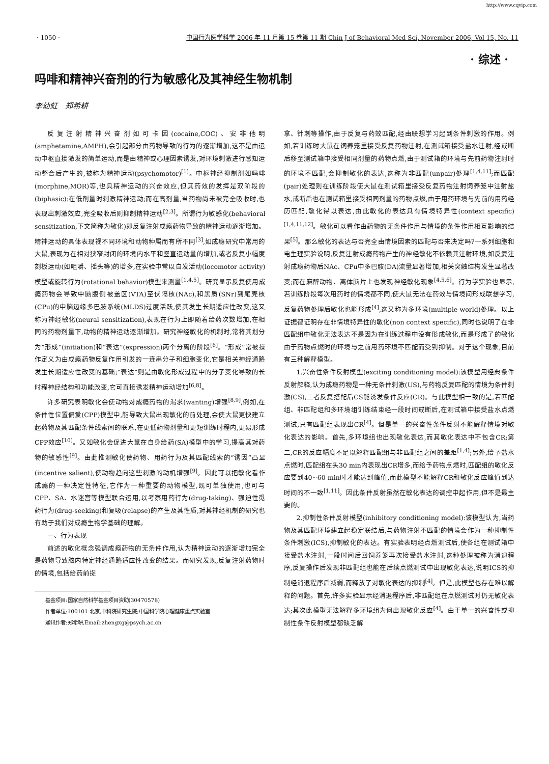http://www.cqvip.com
· 1050 · 中国行为医学科学 2006 年 11 月第 15 卷第 11 期 Chin J of Behavioral Med Sci, November 2006, Vol 15, No. 11
· 综述 ·
吗啡和精神兴奋剂的行为敏感化及其神经生物机制
李幼虹　郑希耕
反复注射精神兴奋剂如可卡因(cocaine,COC)、安非他明(amphetamine,AMPH),会引起部分由药物导致的行为的逐渐增加,这不是由运动中枢直接激发的简单运动,而是由精神或心理因素诱发,对环境刺激进行感知运动整合后产生的,被称为精神运动(psychomotor)<sup>[1]</sup>。中枢神经抑制剂如吗啡(morphine,MOR)等,也具精神运动的兴奋效应,但其药效的发挥是双阶段的(biphasic):在低剂量时刺激精神运动;而在高剂量,当药物尚未被完全吸收时,也表现出刺激效应,完全吸收后则抑制精神运动<sup>[2,3]</sup>。所谓行为敏感化(behavioral sensitization,下文简称为敏化)即反复注射成瘾药物导致的精神运动逐渐增加。精神运动的具体表现视不同环境和动物种属而有所不同<sup>[3]</sup>,如成瘾研究中常用的大鼠,表现为在相对狭窄封闭的环境内水平和竖直运动量的增加,或者反复小幅度刻板运动(如咀嚼、摇头等)的增多,在实验中常以自发活动(locomotor activity)模型或旋转行为(rotational behavior)模型来测量<sup>[1,4,5]</sup>。研究显示反复使用成瘾药物会导致中脑腹侧被盖区(VTA)至伏隔核(NAc),和黑质(SNr)到尾壳核(CPu)的中脑边缘多巴胺系统(MLDS)过度活跃,使其发生长期适应性改变,这又称为神经敏化(neural sensitization),表现在行为上即随着给药次数增加,在相同的药物剂量下,动物的精神运动逐渐增加。研究神经敏化的机制时,常将其划分为“形成”(initiation)和“表达”(expression)两个分离的阶段<sup>[6]</sup>。“形成”常被操作定义为由成瘾药物反复作用引发的一连串分子和细胞变化,它是相关神经通路发生长期适应性改变的基础;“表达”则是由敏化形成过程中的分子变化导致的长时程神经结构和功能改变,它可直接诱发精神运动增加<sup>[6,8]</sup>。
许多研究表明敏化会使动物对成瘾药物的渴求(wanting)增强<sup>[8,9]</sup>,例如,在条件性位置偏爱(CPP)模型中,能导致大鼠出现敏化的前处理,会使大鼠更快建立起药物及其匹配条件线索间的联系,在更低药物剂量和更短训练时程内,更易形成CPP效应<sup>[10]</sup>。又如敏化会促进大鼠在自身给药(SA)模型中的学习,提高其对药物的敏感性<sup>[9]</sup>。由此推测敏化使药物、用药行为及其匹配线索的“诱因”凸显(incentive salient),使动物趋向这些刺激的动机增强<sup>[9]</sup>。因此可以把敏化看作成瘾的一种决定性特征,它作为一种重要的动物模型,既可单独使用,也可与CPP、SA、水迷宫等模型联合运用,以考察用药行为(drug-taking)、强迫性觅药行为(drug-seeking)和复吸(relapse)的产生及其性质,对其神经机制的研究也有助于我们对成瘾生物学基础的理解。
一、行为表现
前述的敏化概念强调成瘾药物的无条件作用,认为精神运动的逐渐增加完全是药物导致脑内特定神经通路适应性改变的结果。而研究发现,反复注射药物时的情境,包括给药前捉
基金项目:国家自然科学基金项目资助(30470578)
作者单位:100101 北京,中科院研究生院;中国科学院心理健康重点实验室
通讯作者:郑希耕,Email:zhengxg@psych.ac.cn
拿、针刺等操作,由于反复与药效匹配,经由联想学习起到条件刺激的作用。例如,若训练时大鼠在饲养笼里接受反复药物注射,在测试箱接受盐水注射,经戒断后移至测试箱中接受相同剂量的药物点燃,由于测试箱的环境与先前药物注射时的环境不匹配,会抑制敏化的表达,这称为非匹配(unpair)处理<sup>[1,4,11]</sup>;而匹配(pair)处理则在训练阶段使大鼠在测试箱里接受反复药物注射饲养笼中注射盐水,戒断后也在测试箱里接受相同剂量的药物点燃,由于用药环境与先前的用药经历匹配,敏化得以表达,由此敏化的表达具有情境特异性(context specific)<sup>[1,4,11,12]</sup>。敏化可以看作由药物的无条件作用与情境的条件作用相互影响的结果<sup>[5]</sup>。那么敏化的表达与否完全由情境因素的匹配与否来决定吗?一系列细胞和电生理实验说明,反复注射成瘾药物产生的神经敏化不依赖其注射环境,如反复注射成瘾药物后NAc、CPu中多巴胺(DA)流量显著增加,相关突触结构发生显著改变;而在麻醉动物、离体脑片上也发现神经敏化现象<sup>[4,5,6]</sup>。行为学实验也显示,若训练阶段每次用药时的情境都不同,使大鼠无法在药效与情境间形成联想学习,反复药物处理后敏化也能形成<sup>[4]</sup>,这又称为多环境(multiple world)处理。以上证据都证明存在非情境特异性的敏化(non context specific),同时也说明了在非匹配组中敏化无法表达不是因为在训练过程中没有形成敏化,而是形成了的敏化由于药物点燃时的环境与之前用药环境不匹配而受到抑制。对于这个现象,目前有三种解释模型。
1.兴奋性条件反射模型(exciting conditioning model):该模型用经典条件反射解释,认为成瘾药物是一种无条件刺激(US),与药物反复匹配的情境为条件刺激(CS),二者反复搭配后CS能诱发条件反应(CR)。与此模型相一致的是,若匹配组、非匹配组和多环境组训练结束经一段时间戒断后,在测试箱中接受盐水点燃测试,只有匹配组表现出CR<sup>[4]</sup>。但是单一的兴奋性条件反射不能解释情境对敏化表达的影响。首先,多环境组也出现敏化表达,而其敏化表达中不包含CR;第二,CR的反应幅度不足以解释匹配组与非匹配组之间的差距<sup>[1,4]</sup>;另外,给予盐水点燃时,匹配组在头30 min内表现出CR增多,而给予药物点燃时,匹配组的敏化反应要到40~60 min时才能达到峰值,而此模型不能解释CR和敏化反应峰值到达时间的不一致<sup>[1,11]</sup>。因此条件反射虽然在敏化表达的调控中起作用,但不是最主要的。
2.抑制性条件反射模型(inhibitory conditioning model):该模型认为,当药物及其匹配环境建立起稳定联结后,与药物注射不匹配的情境会作为一种抑制性条件刺激(ICS),抑制敏化的表达。有实验表明经点燃测试后,使各组在测试箱中接受盐水注射,一段时间后回饲养笼再次接受盐水注射,这种处理被称为消退程序,反复操作后发现非匹配组也能在后续点燃测试中出现敏化表达,说明ICS的抑制经消退程序后减弱,而释放了对敏化表达的抑制<sup>[4]</sup>。但是,此模型也存在难以解释的问题。首先,许多实验显示经消退程序后,非匹配组在点燃测试时仍无敏化表达;其次此模型无法解释多环境组为何出现敏化反应<sup>[4]</sup>。由于单一的兴奋性或抑制性条件反射模型都缺乏解